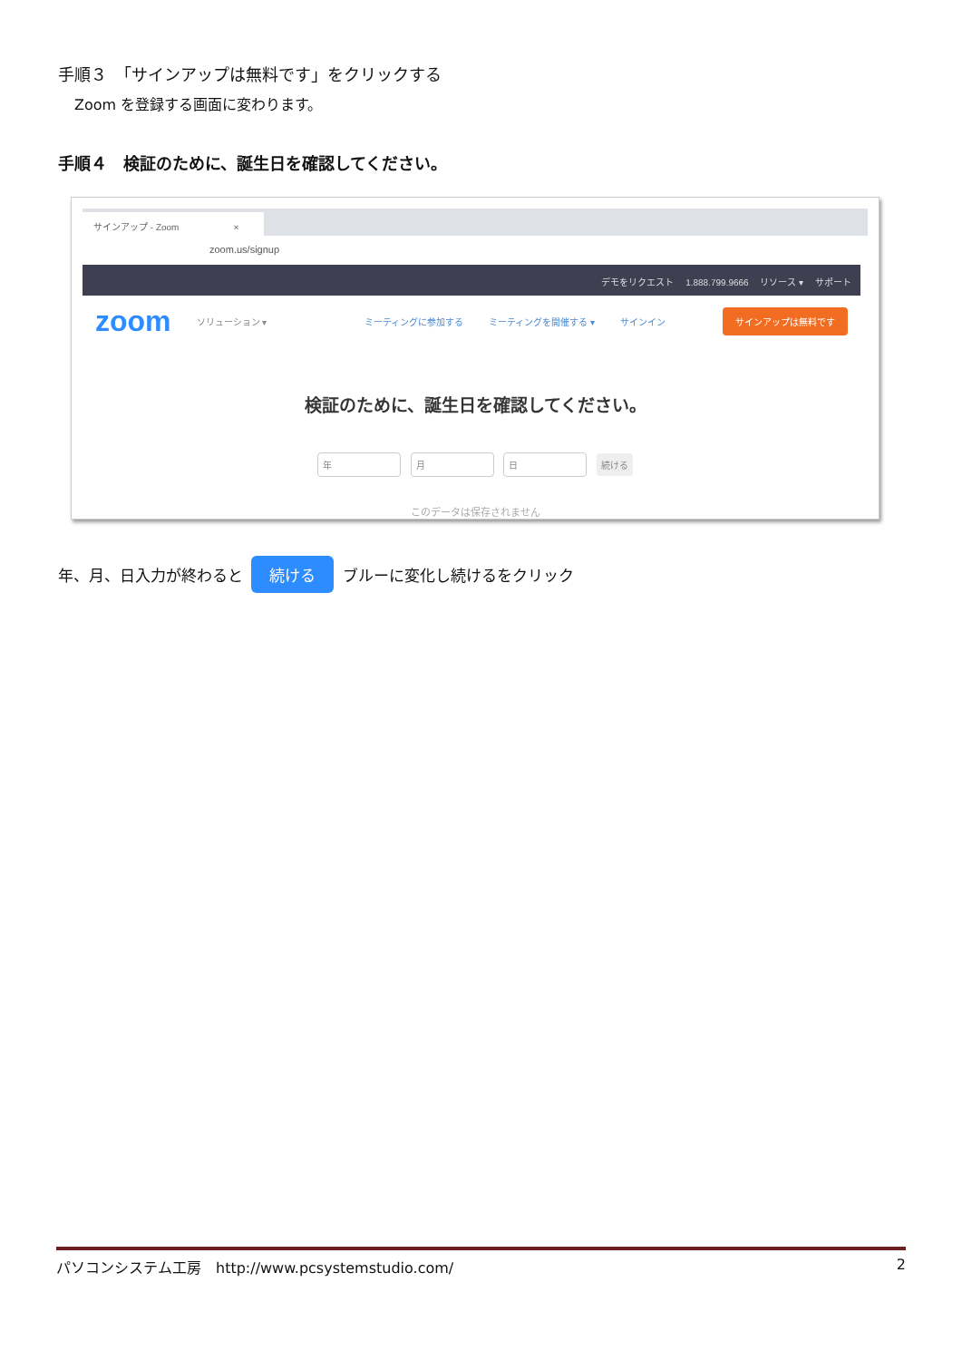手順３　「サインアップは無料です」をクリックする
Zoom を登録する画面に変わります。
手順４　検証のために、誕生日を確認してください。
サインアップ - Zoom　　　　　　×
zoom.us/signup
デモをリクエスト　 1.888.799.9666　 リソース ▾　 サポート
zoom ソリューション ▾ ミーティングに参加する ミーティングを開催する ▾ サインイン サインアップは無料です
検証のために、誕生日を確認してください。
年 月 日 続ける
このデータは保存されません
年、月、日入力が終わると 続ける ブルーに変化し続けるをクリック
パソコンシステム工房　http://www.pcsystemstudio.com/ 2